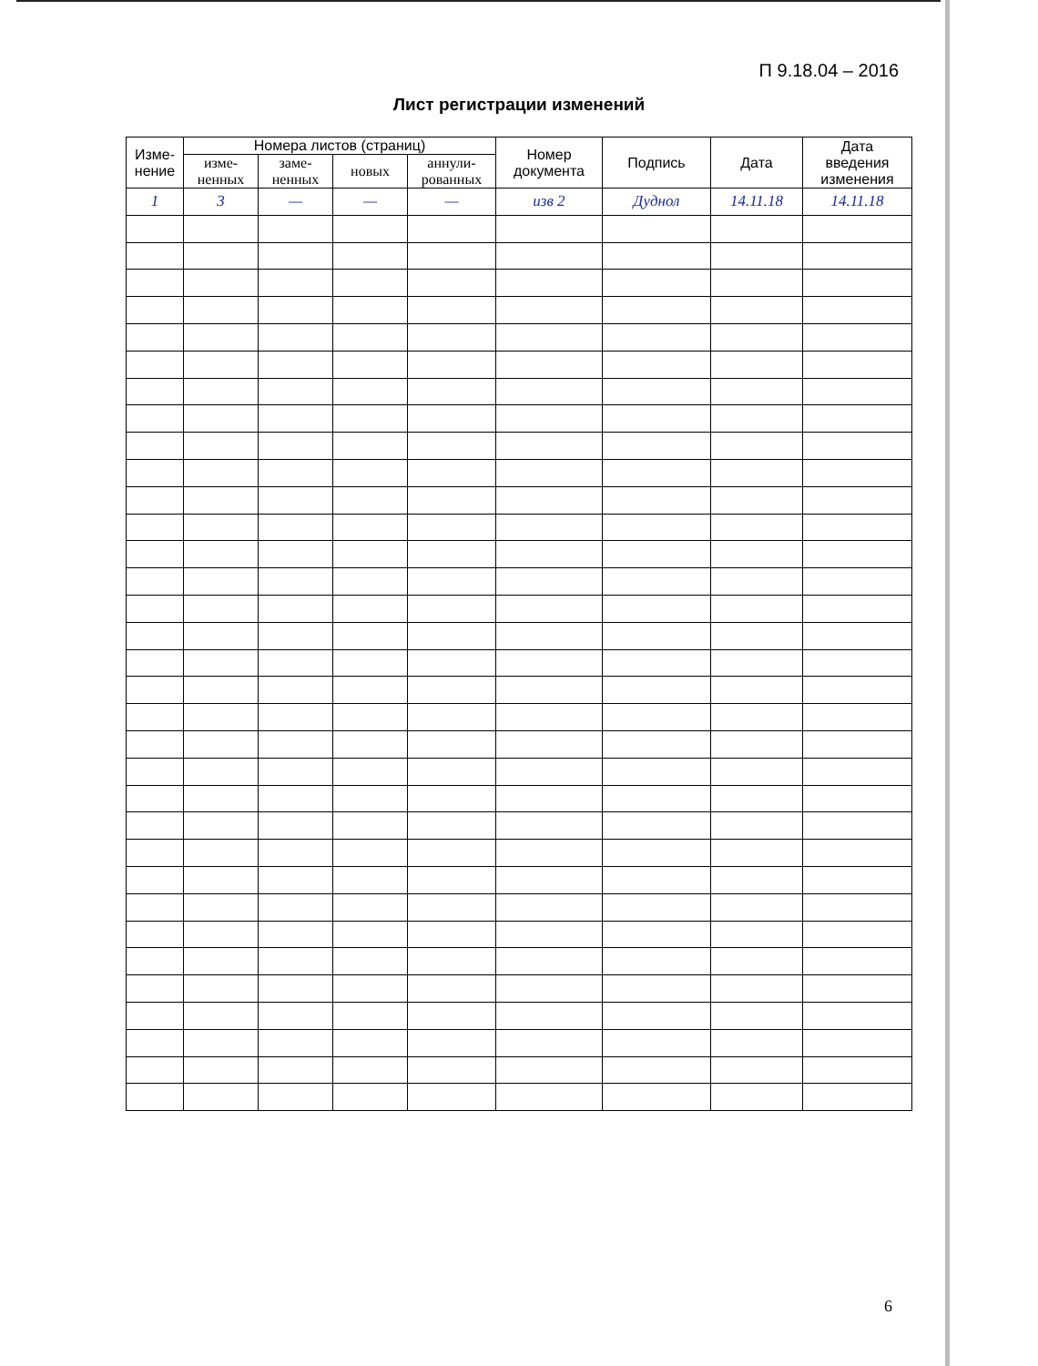П 9.18.04 – 2016
Лист регистрации изменений
| Изме- нение | Номера листов (страниц) | | | | Номер документа | Подпись | Дата | Дата введения изменения |
| --- | --- | --- | --- | --- | --- | --- | --- | --- |
| | изме- ненных | заме- ненных | новых | аннули- рованных | | | | |
| 1 | 3 | — | — | — | изв 2 | Дуднол | 14.11.18 | 14.11.18 |
6